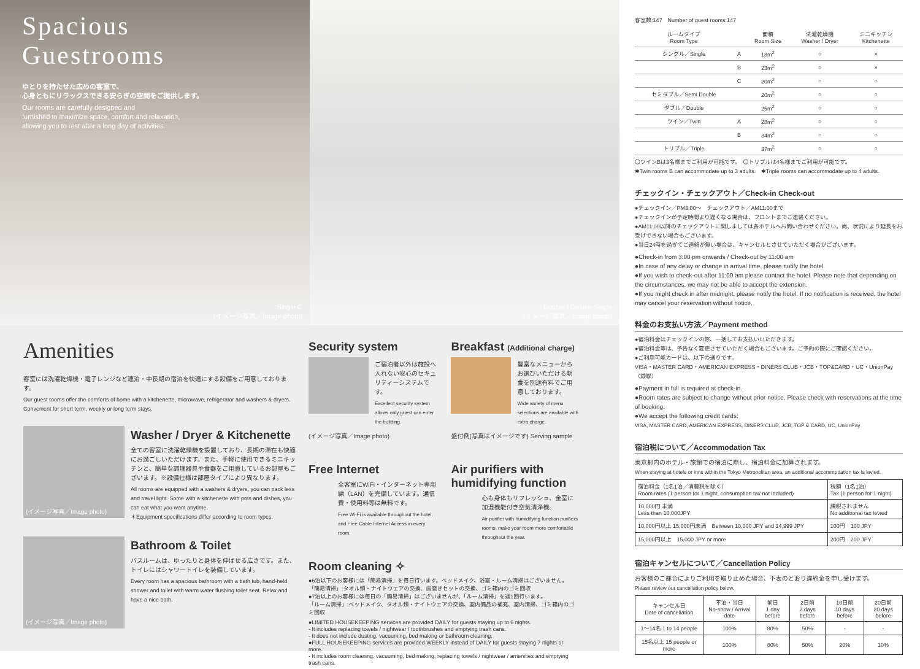Spacious
Guestrooms
ゆとりを持たせた広めの客室で、
心身ともにリラックスできる安らぎの空間をご提供します。
Our rooms are carefully designed and
furnished to maximize space, comfort and relaxation,
allowing you to rest after a long day of activities.
Single C
(イメージ写真／Image photo)
Double / Deluxe Single
(イメージ写真／Image photo)
Amenities
客室には洗濯乾燥機・電子レンジなど連泊・中長期の宿泊を快適にする設備をご用意しております。
Our guest rooms offer the comforts of home with a kitchenette, microwave, refrigerator and washers & dryers.
Convenient for short term, weekly or long term stays.
(イメージ写真／Image photo)
Washer / Dryer & Kitchenette
全ての客室に洗濯乾燥機を設置しており、長期の滞在も快適にお過ごしいただけます。また、手軽に使用できるミニキッチンと、簡単な調理器具や食器をご用意しているお部屋もございます。※設備仕様は部屋タイプにより異なります。
All rooms are equipped with a washers & dryers, you can pack less and travel light. Some with a kitchenette with pots and dishes, you can eat what you want anytime.
＊Equipment specifications differ according to room types.
(イメージ写真／Image photo)
Bathroom & Toilet
バスルームは、ゆったりと身体を伸ばせる広さです。また、トイレにはシャワートイレを装備しています。
Every room has a spacious bathroom with a bath tub, hand-held shower and toilet with warm water flushing toilet seat. Relax and have a nice bath.
Security system
ご宿泊者以外は施設へ入れない安心のセキュリティーシステムです。
Excellent security system allows only guest can enter the building.
(イメージ写真／Image photo)
Breakfast (Additional charge)
豊富なメニューからお選びいただける朝食を別途有料でご用意しております。
Wide variety of menu selections are available with extra charge.
盛付例(写真はイメージです) Serving sample
Free Internet
全客室にWiFi・インターネット専用線（LAN）を完備しています。通信費・使用料等は無料です。
Free Wi-Fi is available throughout the hotel, and Free Cable Internet Access in every room.
Air purifiers with humidifying function
心も身体もリフレッシュ、全室に加湿機能付き空気清浄機。
Air purifier with humidifying function purifiers rooms, make your room more comfortable throughout the year.
Room cleaning ✧
●6泊以下のお客様には「簡易清掃」を毎日行います。ベッドメイク、浴室・ルーム清掃はございません。
「簡易清掃」:タオル類・ナイトウェアの交換、歯磨きセットの交換、ゴミ箱内のゴミ回収
●7泊以上のお客様には毎日の「簡易清掃」はございませんが、「ルーム清掃」を週1回行います。
「ルーム清掃」:ベッドメイク、タオル類・ナイトウェアの交換、室内備品の補充、室内清掃、ゴミ箱内のゴミ回収
●LIMITED HOUSEKEEPING services are provided DAILY for guests staying up to 6 nights.
- It includes replacing towels / nightwear / toothbrushes and emptying trash cans.
- It does not include dusting, vacuuming, bed making or bathroom cleaning.
●FULL HOUSEKEEPING services are provided WEEKLY instead of DAILY for guests staying 7 nights or more.
- It includes room cleaning, vacuuming, bed making, replacing towels / nightwear / amenities and emptying trash cans.
客室数:147　Number of guest rooms:147
| ルームタイプ Room Type | | 面積 Room Size | 洗濯乾燥機 Washer / Dryer | ミニキッチン Kitchenette |
| --- | --- | --- | --- | --- |
| シングル／Single | A | 18m<sup>2</sup> | ○ | × |
| | B | 23m<sup>2</sup> | ○ | × |
| | C | 20m<sup>2</sup> | ○ | ○ |
| セミダブル／Semi Double | | 20m<sup>2</sup> | ○ | ○ |
| ダブル／Double | | 25m<sup>2</sup> | ○ | ○ |
| ツイン／Twin | A | 28m<sup>2</sup> | ○ | ○ |
| | B | 34m<sup>2</sup> | ○ | ○ |
| トリプル／Triple | | 37m<sup>2</sup> | ○ | ○ |
〇ツインBは3名様までご利用が可能です。　〇トリプルは4名様までご利用が可能です。
✱Twin rooms B can accommodate up to 3 adults.　✱Triple rooms can accommodate up to 4 adults.
チェックイン・チェックアウト／Check-in Check-out
●チェックイン／PM3:00〜　チェックアウト／AM11:00まで
●チェックインが予定時間より遅くなる場合は、フロントまでご連絡ください。
●AM11:00以降のチェックアウトに関しましては各ホテルへお問い合わせください。尚、状況により延長をお受けできない場合もございます。
●当日24時を過ぎてご連絡が無い場合は、キャンセルとさせていただく場合がございます。
●Check-in from 3:00 pm onwards / Check-out by 11:00 am
●In case of any delay or change in arrival time, please notify the hotel.
●If you wish to check-out after 11:00 am please contact the hotel. Please note that depending on the circumstances, we may not be able to accept the extension.
●If you might check in after midnight, please notify the hotel. If no notification is received, the hotel may cancel your reservation without notice.
料金のお支払い方法／Payment method
●宿泊料金はチェックインの際、一括してお支払いいただきます。
●宿泊料金等は、予告なく変更させていただく場合もございます。ご予約の際にご確認ください。
●ご利用可能カードは、以下の通りです。
VISA・MASTER CARD・AMERICAN EXPRESS・DINERS CLUB・JCB・TOP&CARD・UC・UnionPay（銀聯）
●Payment in full is required at check-in.
●Room rates are subject to change without prior notice. Please check with reservations at the time of booking.
●We accept the following credit cards:
VISA, MASTER CARD, AMERICAN EXPRESS, DINERS CLUB, JCB, TOP & CARD, UC, UnionPay
宿泊税について／Accommodation Tax
東京都内のホテル・旅館での宿泊に際し、宿泊料金に加算されます。
When staying at hotels or inns within the Tokyo Metropolitan area, an additional accommodation tax is levied.
| 宿泊料金（1名1泊／消費税を除く） Room rates (1 person for 1 night, consumption tax not included) | 税額（1名1泊） Tax (1 person for 1 night) |
| 10,000円 未満 Less than 10,000JPY | 課税されません No additional tax levied |
| 10,000円以上 15,000円未満 Between 10,000 JPY and 14,999 JPY | 100円 100 JPY |
| 15,000円以上 15,000 JPY or more | 200円 200 JPY |
宿泊キャンセルについて／Cancellation Policy
お客様のご都合によりご利用を取り止めた場合、下表のとおり違約金を申し受けます。
Please review our cancellation policy below.
| キャンセル日 Date of cancellation | 不泊・当日 No-show / Arrival date | 前日 1 day before | 2日前 2 days before | 10日前 10 days before | 20日前 20 days before |
| --- | --- | --- | --- | --- | --- |
| 1〜14名 1 to 14 people | 100% | 80% | 50% | - | - |
| 15名以上 15 people or more | 100% | 80% | 50% | 20% | 10% |